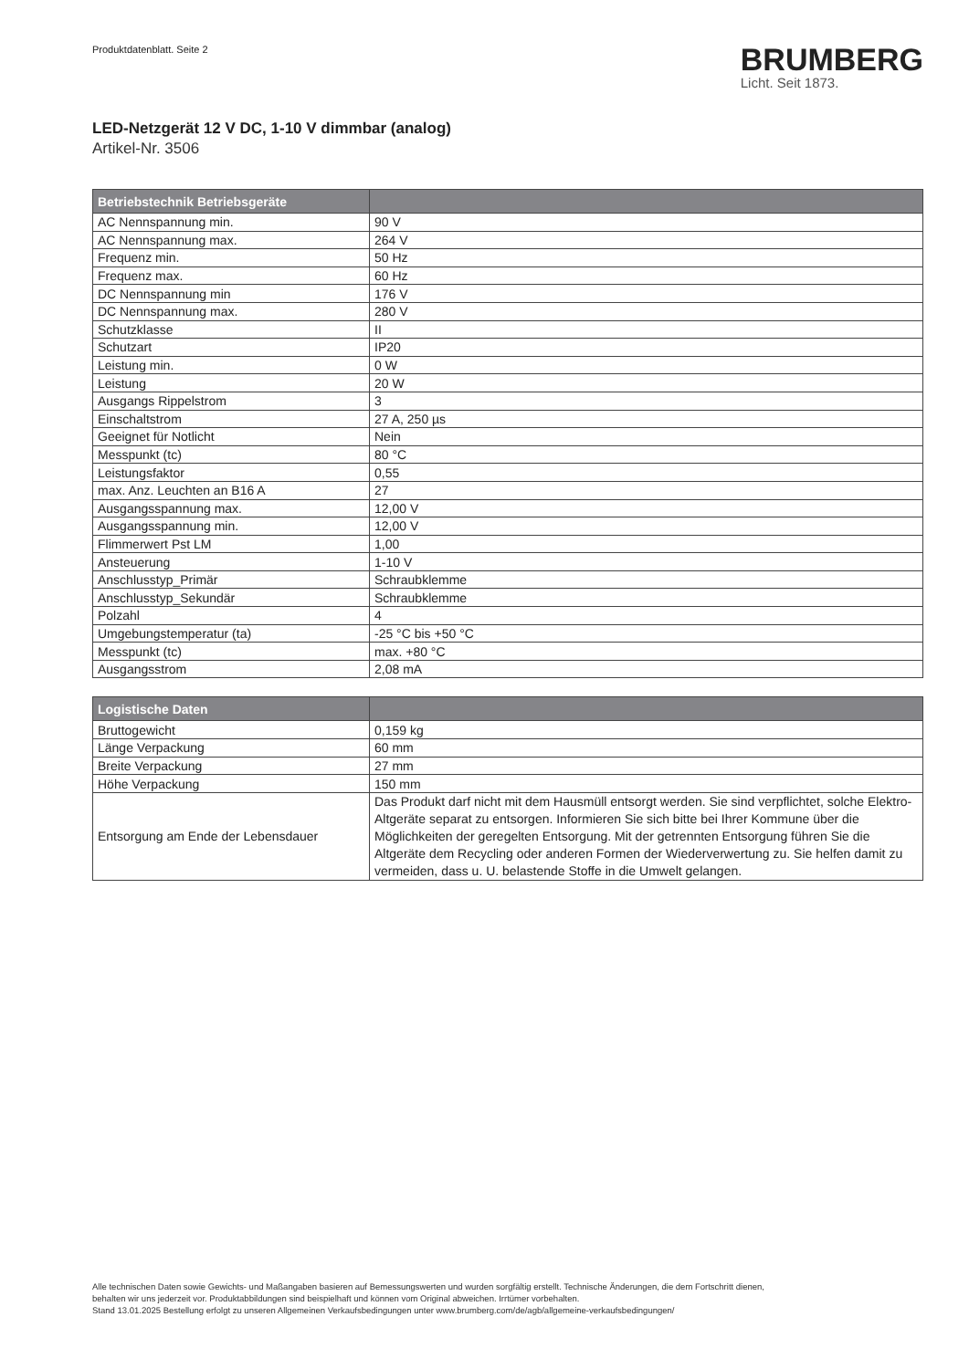Produktdatenblatt. Seite 2
BRUMBERG
Licht. Seit 1873.
LED-Netzgerät 12 V DC, 1-10 V dimmbar (analog)
Artikel-Nr. 3506
| Betriebstechnik Betriebsgeräte | |
| --- | --- |
| AC Nennspannung min. | 90 V |
| AC Nennspannung max. | 264 V |
| Frequenz min. | 50 Hz |
| Frequenz max. | 60 Hz |
| DC Nennspannung min | 176 V |
| DC Nennspannung max. | 280 V |
| Schutzklasse | II |
| Schutzart | IP20 |
| Leistung min. | 0 W |
| Leistung | 20 W |
| Ausgangs Rippelstrom | 3 |
| Einschaltstrom | 27 A, 250 µs |
| Geeignet für Notlicht | Nein |
| Messpunkt (tc) | 80 °C |
| Leistungsfaktor | 0,55 |
| max. Anz. Leuchten an B16 A | 27 |
| Ausgangsspannung max. | 12,00 V |
| Ausgangsspannung min. | 12,00 V |
| Flimmerwert Pst LM | 1,00 |
| Ansteuerung | 1-10 V |
| Anschlusstyp_Primär | Schraubklemme |
| Anschlusstyp_Sekundär | Schraubklemme |
| Polzahl | 4 |
| Umgebungstemperatur (ta) | -25 °C bis +50 °C |
| Messpunkt (tc) | max. +80 °C |
| Ausgangsstrom | 2,08 mA |
| Logistische Daten | |
| --- | --- |
| Bruttogewicht | 0,159 kg |
| Länge Verpackung | 60 mm |
| Breite Verpackung | 27 mm |
| Höhe Verpackung | 150 mm |
| Entsorgung am Ende der Lebensdauer | Das Produkt darf nicht mit dem Hausmüll entsorgt werden. Sie sind verpflichtet, solche Elektro-Altgeräte separat zu entsorgen. Informieren Sie sich bitte bei Ihrer Kommune über die Möglichkeiten der geregelten Entsorgung. Mit der getrennten Entsorgung führen Sie die Altgeräte dem Recycling oder anderen Formen der Wiederverwertung zu. Sie helfen damit zu vermeiden, dass u. U. belastende Stoffe in die Umwelt gelangen. |
Alle technischen Daten sowie Gewichts- und Maßangaben basieren auf Bemessungswerten und wurden sorgfältig erstellt. Technische Änderungen, die dem Fortschritt dienen,
behalten wir uns jederzeit vor. Produktabbildungen sind beispielhaft und können vom Original abweichen. Irrtümer vorbehalten.
Stand 13.01.2025 Bestellung erfolgt zu unseren Allgemeinen Verkaufsbedingungen unter www.brumberg.com/de/agb/allgemeine-verkaufsbedingungen/